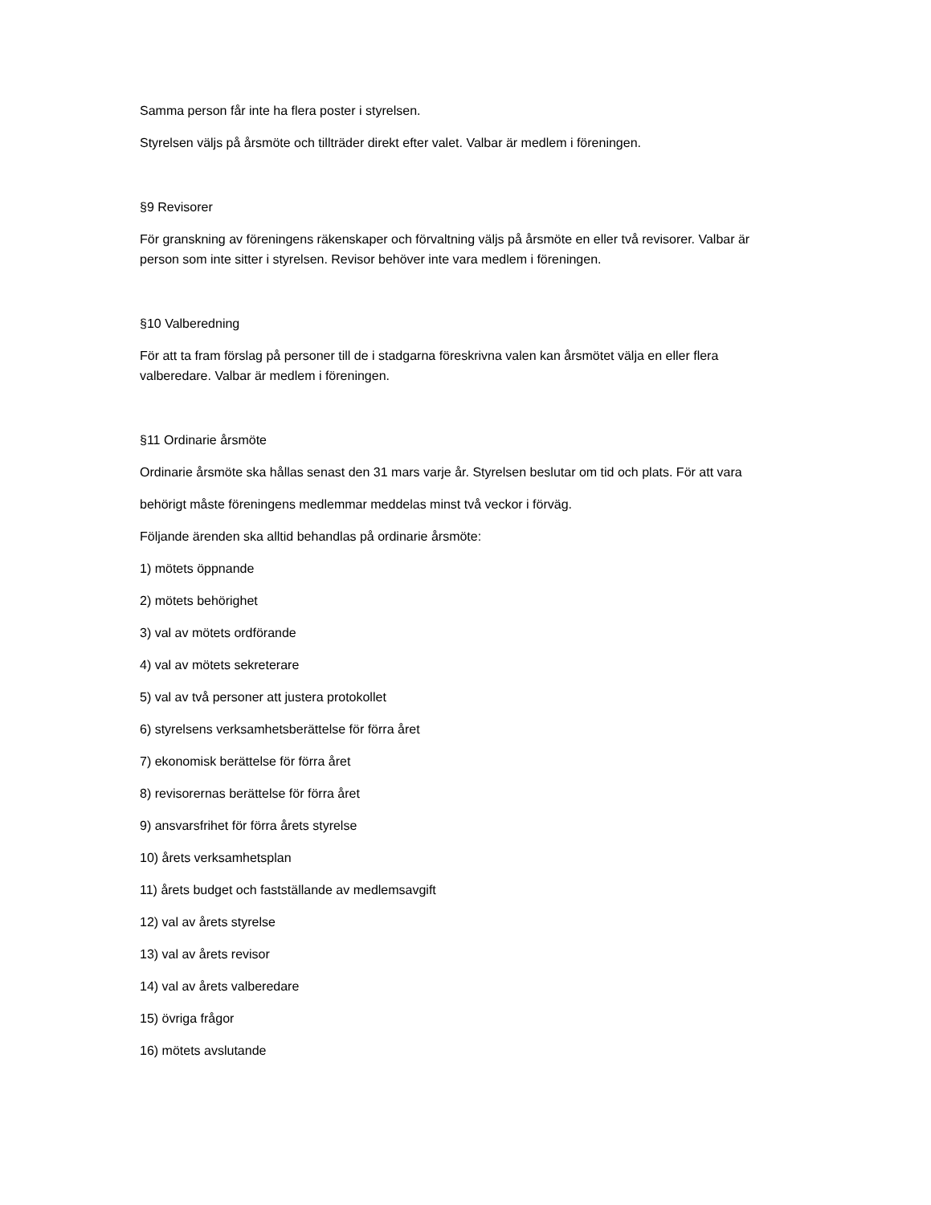Samma person får inte ha flera poster i styrelsen.
Styrelsen väljs på årsmöte och tillträder direkt efter valet. Valbar är medlem i föreningen.
§9 Revisorer
För granskning av föreningens räkenskaper och förvaltning väljs på årsmöte en eller två revisorer. Valbar är person som inte sitter i styrelsen. Revisor behöver inte vara medlem i föreningen.
§10 Valberedning
För att ta fram förslag på personer till de i stadgarna föreskrivna valen kan årsmötet välja en eller flera valberedare. Valbar är medlem i föreningen.
§11 Ordinarie årsmöte
Ordinarie årsmöte ska hållas senast den 31 mars varje år. Styrelsen beslutar om tid och plats. För att vara
behörigt måste föreningens medlemmar meddelas minst två veckor i förväg.
Följande ärenden ska alltid behandlas på ordinarie årsmöte:
1) mötets öppnande
2) mötets behörighet
3) val av mötets ordförande
4) val av mötets sekreterare
5) val av två personer att justera protokollet
6) styrelsens verksamhetsberättelse för förra året
7) ekonomisk berättelse för förra året
8) revisorernas berättelse för förra året
9) ansvarsfrihet för förra årets styrelse
10) årets verksamhetsplan
11) årets budget och fastställande av medlemsavgift
12) val av årets styrelse
13) val av årets revisor
14) val av årets valberedare
15) övriga frågor
16) mötets avslutande